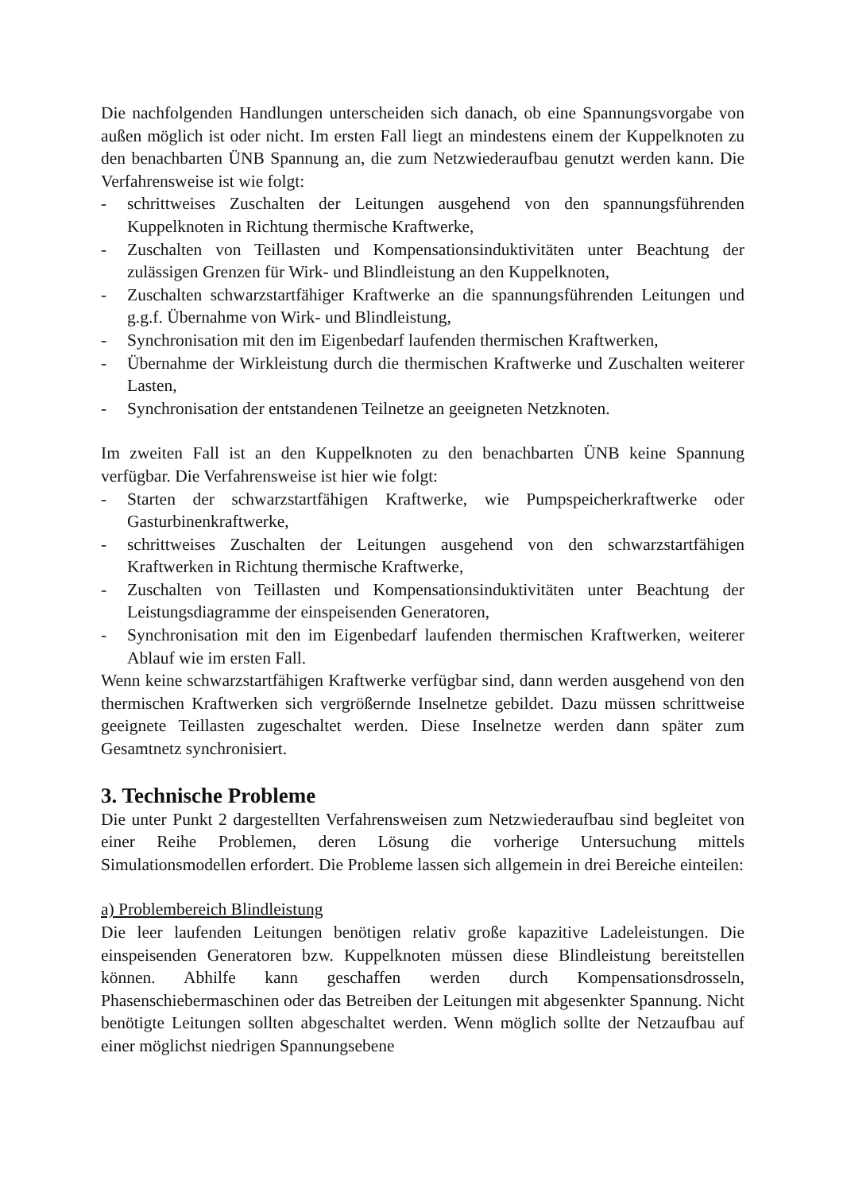Die nachfolgenden Handlungen unterscheiden sich danach, ob eine Spannungs­vorgabe von außen möglich ist oder nicht. Im ersten Fall liegt an mindestens einem der Kuppelknoten zu den benachbarten ÜNB Spannung an, die zum Netzwiederaufbau genutzt werden kann. Die Verfahrensweise ist wie folgt:
- schrittweises Zuschalten der Leitungen ausgehend von den spannungsfüh­renden Kuppelknoten in Richtung thermische Kraftwerke,
- Zuschalten von Teillasten und Kompensationsinduktivitäten unter Beachtung der zulässigen Grenzen für Wirk- und Blindleistung an den Kuppelknoten,
- Zuschalten schwarzstartfähiger Kraftwerke an die spannungsführenden Lei­tungen und g.g.f. Übernahme von Wirk- und Blindleistung,
- Synchronisation mit den im Eigenbedarf laufenden thermischen Kraftwerken,
- Übernahme der Wirkleistung durch die thermischen Kraftwerke und Zuschal­ten weiterer Lasten,
- Synchronisation der entstandenen Teilnetze an geeigneten Netzknoten.
Im zweiten Fall ist an den Kuppelknoten zu den benachbarten ÜNB keine Span­nung verfügbar. Die Verfahrensweise ist hier wie folgt:
- Starten der schwarzstartfähigen Kraftwerke, wie Pumpspeicherkraftwerke oder Gasturbinenkraftwerke,
- schrittweises Zuschalten der Leitungen ausgehend von den schwarzstartfähi­gen Kraftwerken in Richtung thermische Kraftwerke,
- Zuschalten von Teillasten und Kompensationsinduktivitäten unter Beachtung der Leistungsdiagramme der einspeisenden Generatoren,
- Synchronisation mit den im Eigenbedarf laufenden thermischen Kraftwerken, weiterer Ablauf wie im ersten Fall.
Wenn keine schwarzstartfähigen Kraftwerke verfügbar sind, dann werden aus­gehend von den thermischen Kraftwerken sich vergrößernde Inselnetze gebildet. Dazu müssen schrittweise geeignete Teillasten zugeschaltet werden. Diese In­selnetze werden dann später zum Gesamtnetz synchronisiert.
3. Technische Probleme
Die unter Punkt 2 dargestellten Verfahrensweisen zum Netzwiederaufbau sind begleitet von einer Reihe Problemen, deren Lösung die vorherige Untersuchung mittels Simulationsmodellen erfordert. Die Probleme lassen sich allgemein in drei Bereiche einteilen:
a) Problembereich Blindleistung
Die leer laufenden Leitungen benötigen relativ große kapazitive Ladeleistungen. Die einspeisenden Generatoren bzw. Kuppelknoten müssen diese Blindleistung bereitstellen können. Abhilfe kann geschaffen werden durch Kompensations­drosseln, Phasenschiebermaschinen oder das Betreiben der Leitungen mit abge­senkter Spannung. Nicht benötigte Leitungen sollten abgeschaltet werden. Wenn möglich sollte der Netzaufbau auf einer möglichst niedrigen Spannungsebene